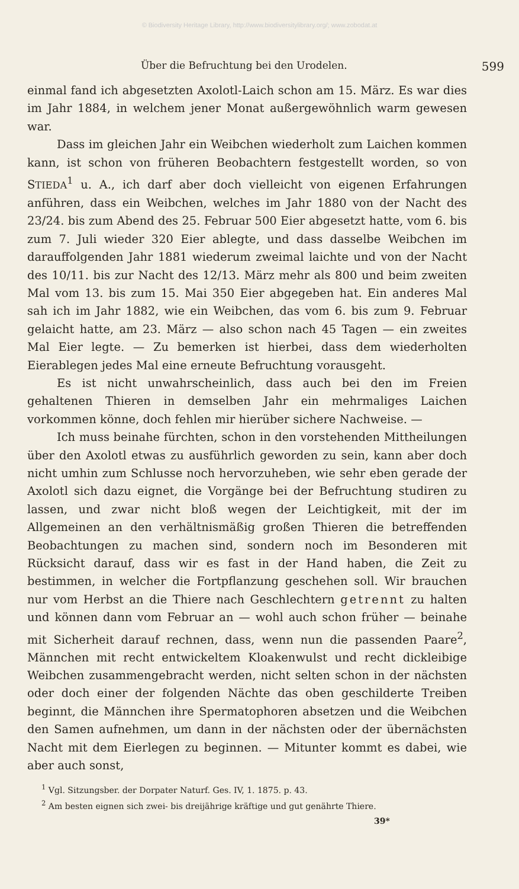© Biodiversity Heritage Library, http://www.biodiversitylibrary.org/; www.zobodat.at
Über die Befruchtung bei den Urodelen. 599
einmal fand ich abgesetzten Axolotl-Laich schon am 15. März. Es war dies im Jahr 1884, in welchem jener Monat außergewöhnlich warm gewesen war.
Dass im gleichen Jahr ein Weibchen wiederholt zum Laichen kommen kann, ist schon von früheren Beobachtern festgestellt worden, so von STIEDA<sup>1</sup> u. A., ich darf aber doch vielleicht von eigenen Erfahrungen anführen, dass ein Weibchen, welches im Jahr 1880 von der Nacht des 23/24. bis zum Abend des 25. Februar 500 Eier abgesetzt hatte, vom 6. bis zum 7. Juli wieder 320 Eier ablegte, und dass dasselbe Weibchen im darauffolgenden Jahr 1881 wiederum zweimal laichte und von der Nacht des 10/11. bis zur Nacht des 12/13. März mehr als 800 und beim zweiten Mal vom 13. bis zum 15. Mai 350 Eier abgegeben hat. Ein anderes Mal sah ich im Jahr 1882, wie ein Weibchen, das vom 6. bis zum 9. Februar gelaicht hatte, am 23. März — also schon nach 45 Tagen — ein zweites Mal Eier legte. — Zu bemerken ist hierbei, dass dem wiederholten Eierablegen jedes Mal eine erneute Befruchtung vorausgeht.
Es ist nicht unwahrscheinlich, dass auch bei den im Freien gehaltenen Thieren in demselben Jahr ein mehrmaliges Laichen vorkommen könne, doch fehlen mir hierüber sichere Nachweise. —
Ich muss beinahe fürchten, schon in den vorstehenden Mittheilungen über den Axolotl etwas zu ausführlich geworden zu sein, kann aber doch nicht umhin zum Schlusse noch hervorzuheben, wie sehr eben gerade der Axolotl sich dazu eignet, die Vorgänge bei der Befruchtung studiren zu lassen, und zwar nicht bloß wegen der Leichtigkeit, mit der im Allgemeinen an den verhältnismäßig großen Thieren die betreffenden Beobachtungen zu machen sind, sondern noch im Besonderen mit Rücksicht darauf, dass wir es fast in der Hand haben, die Zeit zu bestimmen, in welcher die Fortpflanzung geschehen soll. Wir brauchen nur vom Herbst an die Thiere nach Geschlechtern getrennt zu halten und können dann vom Februar an — wohl auch schon früher — beinahe mit Sicherheit darauf rechnen, dass, wenn nun die passenden Paare<sup>2</sup>, Männchen mit recht entwickeltem Kloakenwulst und recht dickleibige Weibchen zusammengebracht werden, nicht selten schon in der nächsten oder doch einer der folgenden Nächte das oben geschilderte Treiben beginnt, die Männchen ihre Spermatophoren absetzen und die Weibchen den Samen aufnehmen, um dann in der nächsten oder der übernächsten Nacht mit dem Eierlegen zu beginnen. — Mitunter kommt es dabei, wie aber auch sonst,
<sup>1</sup> Vgl. Sitzungsber. der Dorpater Naturf. Ges. IV, 1. 1875. p. 43.
<sup>2</sup> Am besten eignen sich zwei- bis dreijährige kräftige und gut genährte Thiere.
39*